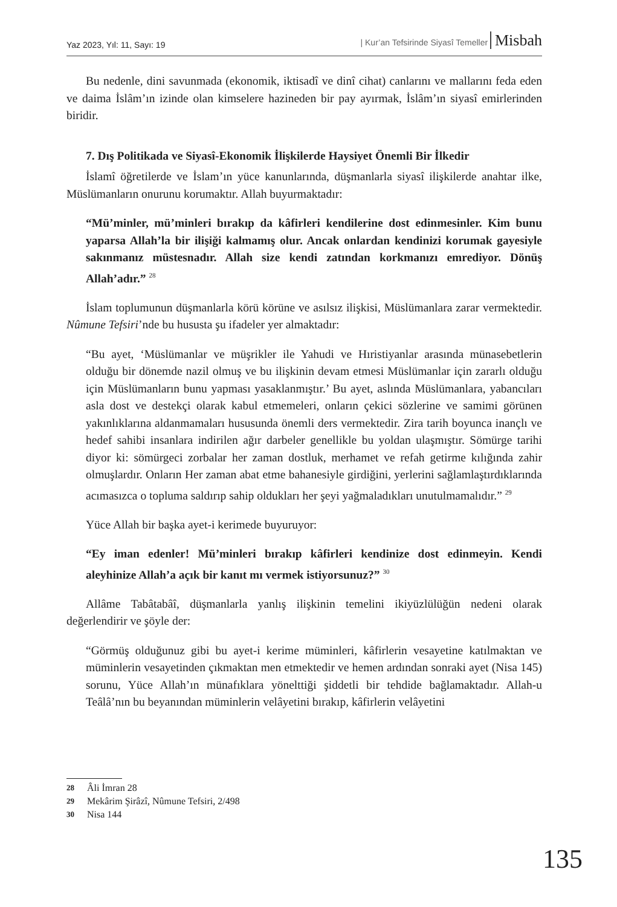Yaz 2023, Yıl: 11, Sayı: 19 | Kur’an Tefsirinde Siyasî Temeller Misbah
Bu nedenle, dini savunmada (ekonomik, iktisadî ve dinî cihat) canlarını ve mallarını feda eden ve daima İslâm’ın izinde olan kimselere hazineden bir pay ayırmak, İslâm’ın siyasî emirlerinden biridir.
7. Dış Politikada ve Siyasî-Ekonomik İlişkilerde Haysiyet Önemli Bir İlkedir
İslamî öğretilerde ve İslam’ın yüce kanunlarında, düşmanlarla siyasî ilişkilerde anahtar ilke, Müslümanların onurunu korumaktır. Allah buyurmaktadır:
“Mü’minler, mü’minleri bırakıp da kâfirleri kendilerine dost edinmesinler. Kim bunu yaparsa Allah’la bir ilişiği kalmamış olur. Ancak onlardan kendinizi korumak gayesiyle sakınmanız müstesnadır. Allah size kendi zatından korkmanızı emrediyor. Dönüş Allah’adır.” <sup>28</sup>
İslam toplumunun düşmanlarla körü körüne ve asılsız ilişkisi, Müslümanlara zarar vermektedir. Nûmune Tefsiri’nde bu hususta şu ifadeler yer almaktadır:
“Bu ayet, ‘Müslümanlar ve müşrikler ile Yahudi ve Hıristiyanlar arasında münasebetlerin olduğu bir dönemde nazil olmuş ve bu ilişkinin devam etmesi Müslümanlar için zararlı olduğu için Müslümanların bunu yapması yasaklanmıştır.’ Bu ayet, aslında Müslümanlara, yabancıları asla dost ve destekçi olarak kabul etmemeleri, onların çekici sözlerine ve samimi görünen yakınlıklarına aldanmamaları hususunda önemli ders vermektedir. Zira tarih boyunca inançlı ve hedef sahibi insanlara indirilen ağır darbeler genellikle bu yoldan ulaşmıştır. Sömürge tarihi diyor ki: sömürgeci zorbalar her zaman dostluk, merhamet ve refah getirme kılığında zahir olmuşlardır. Onların Her zaman abat etme bahanesiyle girdiğini, yerlerini sağlamlaştırdıklarında acımasızca o topluma saldırıp sahip oldukları her şeyi yağmaladıkları unutulmamalıdır.” <sup>29</sup>
Yüce Allah bir başka ayet-i kerimede buyuruyor:
“Ey iman edenler! Mü’minleri bırakıp kâfirleri kendinize dost edinmeyin. Kendi aleyhinize Allah’a açık bir kanıt mı vermek istiyorsunuz?” <sup>30</sup>
Allâme Tabâtabâî, düşmanlarla yanlış ilişkinin temelini ikiyüzlülüğün nedeni olarak değerlendirir ve şöyle der:
“Görmüş olduğunuz gibi bu ayet-i kerime müminleri, kâfirlerin vesayetine katılmaktan ve müminlerin vesayetinden çıkmaktan men etmektedir ve hemen ardından sonraki ayet (Nisa 145) sorunu, Yüce Allah’ın münafıklara yönelttiği şiddetli bir tehdide bağlamaktadır. Allah-u Teâlâ’nın bu beyanından müminlerin velâyetini bırakıp, kâfirlerin velâyetini
28 Âli İmran 28
29 Mekârim Şirâzî, Nûmune Tefsiri, 2/498
30 Nisa 144
135